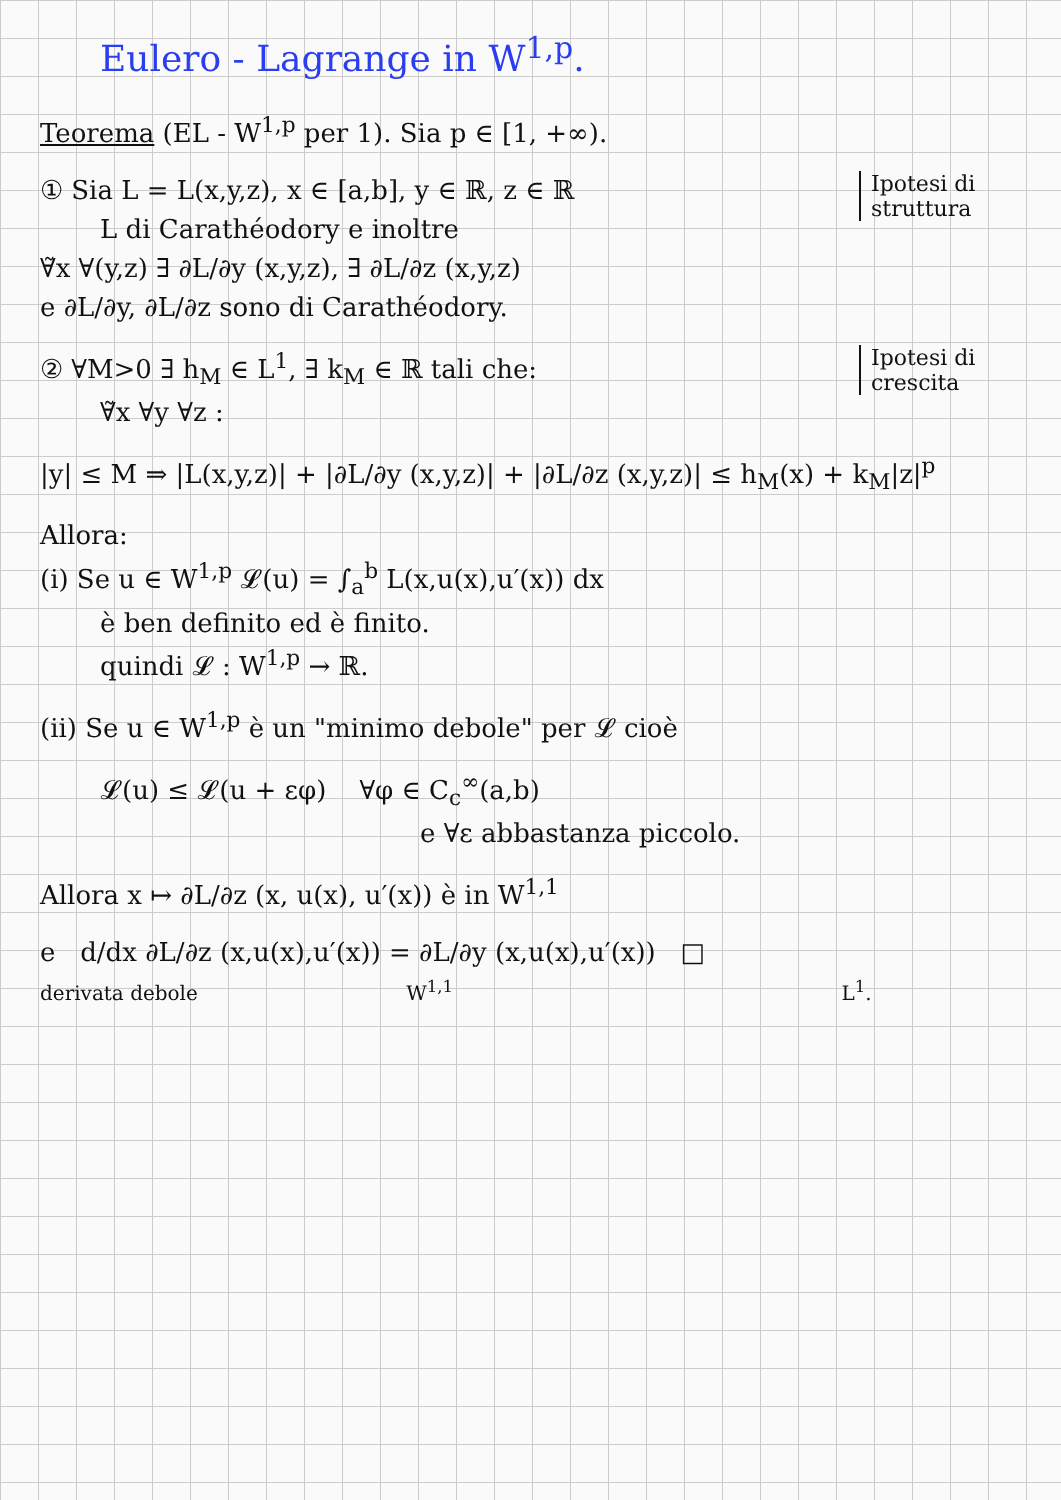Eulero - Lagrange in W<sup>1,p</sup>.
Teorema (EL - W<sup>1,p</sup> per 1). Sia p ∈ [1, +∞).
Ipotesi di struttura
① Sia L = L(x,y,z), x ∈ [a,b], y ∈ ℝ, z ∈ ℝ
L di Carathéodory e inoltre
∀̃x ∀(y,z) ∃ ∂L/∂y (x,y,z), ∃ ∂L/∂z (x,y,z)
e ∂L/∂y, ∂L/∂z sono di Carathéodory.
Ipotesi di crescita
② ∀M>0 ∃ h<sub>M</sub> ∈ L<sup>1</sup>, ∃ k<sub>M</sub> ∈ ℝ tali che:
∀̃x ∀y ∀z :
|y| ≤ M ⇒ |L(x,y,z)| + |∂L/∂y (x,y,z)| + |∂L/∂z (x,y,z)| ≤ h<sub>M</sub>(x) + k<sub>M</sub>|z|<sup>p</sup>
Allora:
(i) Se u ∈ W<sup>1,p</sup> 𝓛(u) = ∫<sub>a</sub><sup>b</sup> L(x,u(x),u′(x)) dx
è ben definito ed è finito.
quindi 𝓛 : W<sup>1,p</sup> → ℝ.
(ii) Se u ∈ W<sup>1,p</sup> è un "minimo debole" per 𝓛 cioè
𝓛(u) ≤ 𝓛(u + εφ) ∀φ ∈ C<sub>c</sub><sup>∞</sup>(a,b)
e ∀ε abbastanza piccolo.
Allora x ↦ ∂L/∂z (x, u(x), u′(x)) è in W<sup>1,1</sup>
e d/dx ∂L/∂z (x,u(x),u′(x)) = ∂L/∂y (x,u(x),u′(x)) □
derivata debole W<sup>1,1</sup> L<sup>1</sup>.